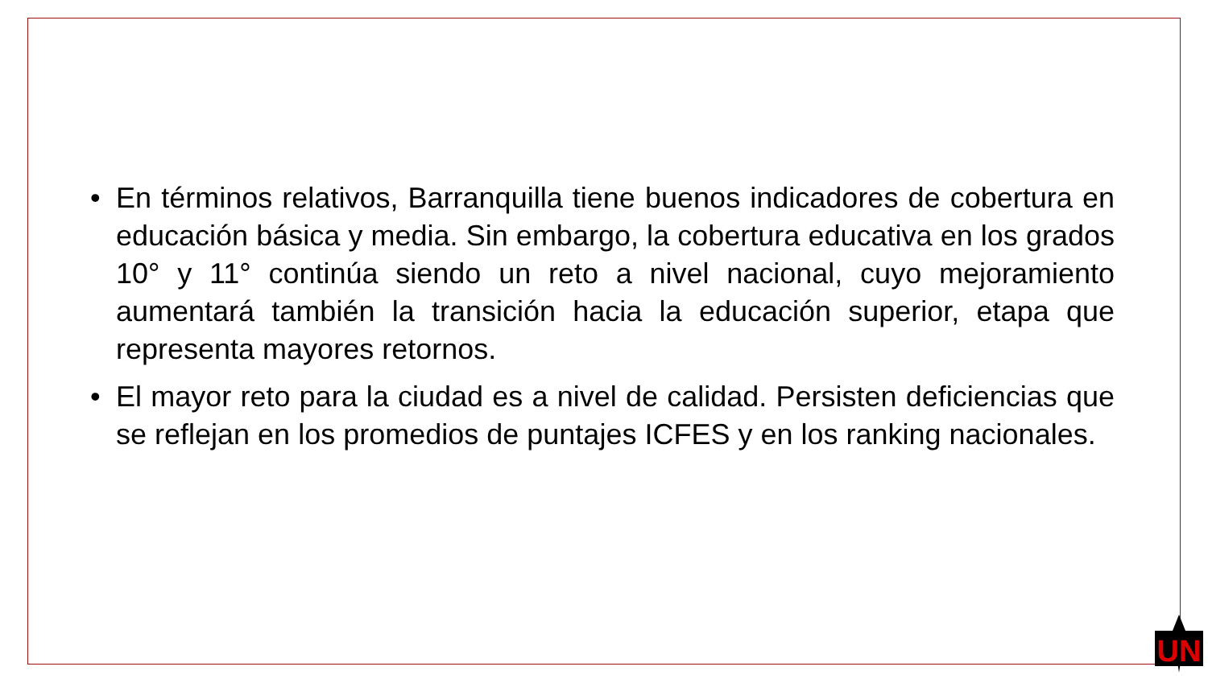• En términos relativos, Barranquilla tiene buenos indicadores de cobertura en educación básica y media. Sin embargo, la cobertura educativa en los grados 10° y 11° continúa siendo un reto a nivel nacional, cuyo mejoramiento aumentará también la transición hacia la educación superior, etapa que representa mayores retornos.
• El mayor reto para la ciudad es a nivel de calidad. Persisten deficiencias que se reflejan en los promedios de puntajes ICFES y en los ranking nacionales.
UN